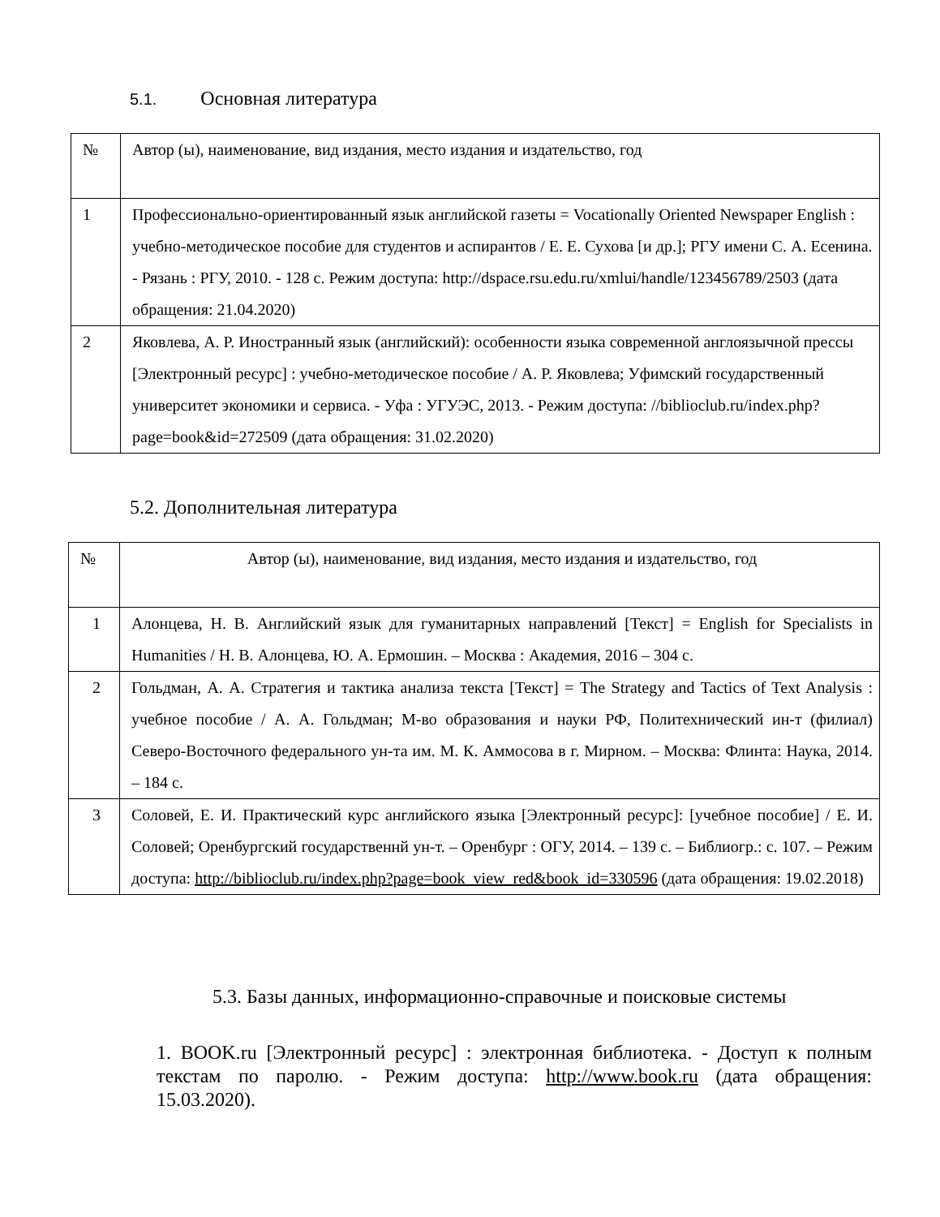5.1. Основная литература
| № | Автор (ы), наименование, вид издания, место издания и издательство, год |
| --- | --- |
| 1 | Профессионально-ориентированный язык английской газеты = Vocationally Oriented Newspaper English : учебно-методическое пособие для студентов и аспирантов / Е. Е. Сухова [и др.]; РГУ имени С. А. Есенина. - Рязань : РГУ, 2010. - 128 с. Режим доступа: http://dspace.rsu.edu.ru/xmlui/handle/123456789/2503 (дата обращения: 21.04.2020) |
| 2 | Яковлева, А. Р. Иностранный язык (английский): особенности языка современной англоязычной прессы [Электронный ресурс] : учебно-методическое пособие / А. Р. Яковлева; Уфимский государственный университет экономики и сервиса. - Уфа : УГУЭС, 2013. - Режим доступа: //biblioclub.ru/index.php?page=book&id=272509 (дата обращения: 31.02.2020) |
5.2. Дополнительная литература
| № | Автор (ы), наименование, вид издания, место издания и издательство, год |
| --- | --- |
| 1 | Алонцева, Н. В. Английский язык для гуманитарных направлений [Текст] = English for Specialists in Humanities / Н. В. Алонцева, Ю. А. Ермошин. – Москва : Академия, 2016 – 304 с. |
| 2 | Гольдман, А. А. Стратегия и тактика анализа текста [Текст] = The Strategy and Tactics of Text Analysis : учебное пособие / А. А. Гольдман; М-во образования и науки РФ, Политехнический ин-т (филиал) Северо-Восточного федерального ун-та им. М. К. Аммосова в г. Мирном. – Москва: Флинта: Наука, 2014. – 184 с. |
| 3 | Соловей, Е. И. Практический курс английского языка [Электронный ресурс]: [учебное пособие] / Е. И. Соловей; Оренбургский государственнй ун-т. – Оренбург : ОГУ, 2014. – 139 с. – Библиогр.: с. 107. – Режим доступа: http://biblioclub.ru/index.php?page=book_view_red&book_id=330596 (дата обращения: 19.02.2018) |
5.3. Базы данных, информационно-справочные и поисковые системы
1. BOOK.ru [Электронный ресурс] : электронная библиотека. - Доступ к полным текстам по паролю. - Режим доступа: http://www.book.ru (дата обращения: 15.03.2020).